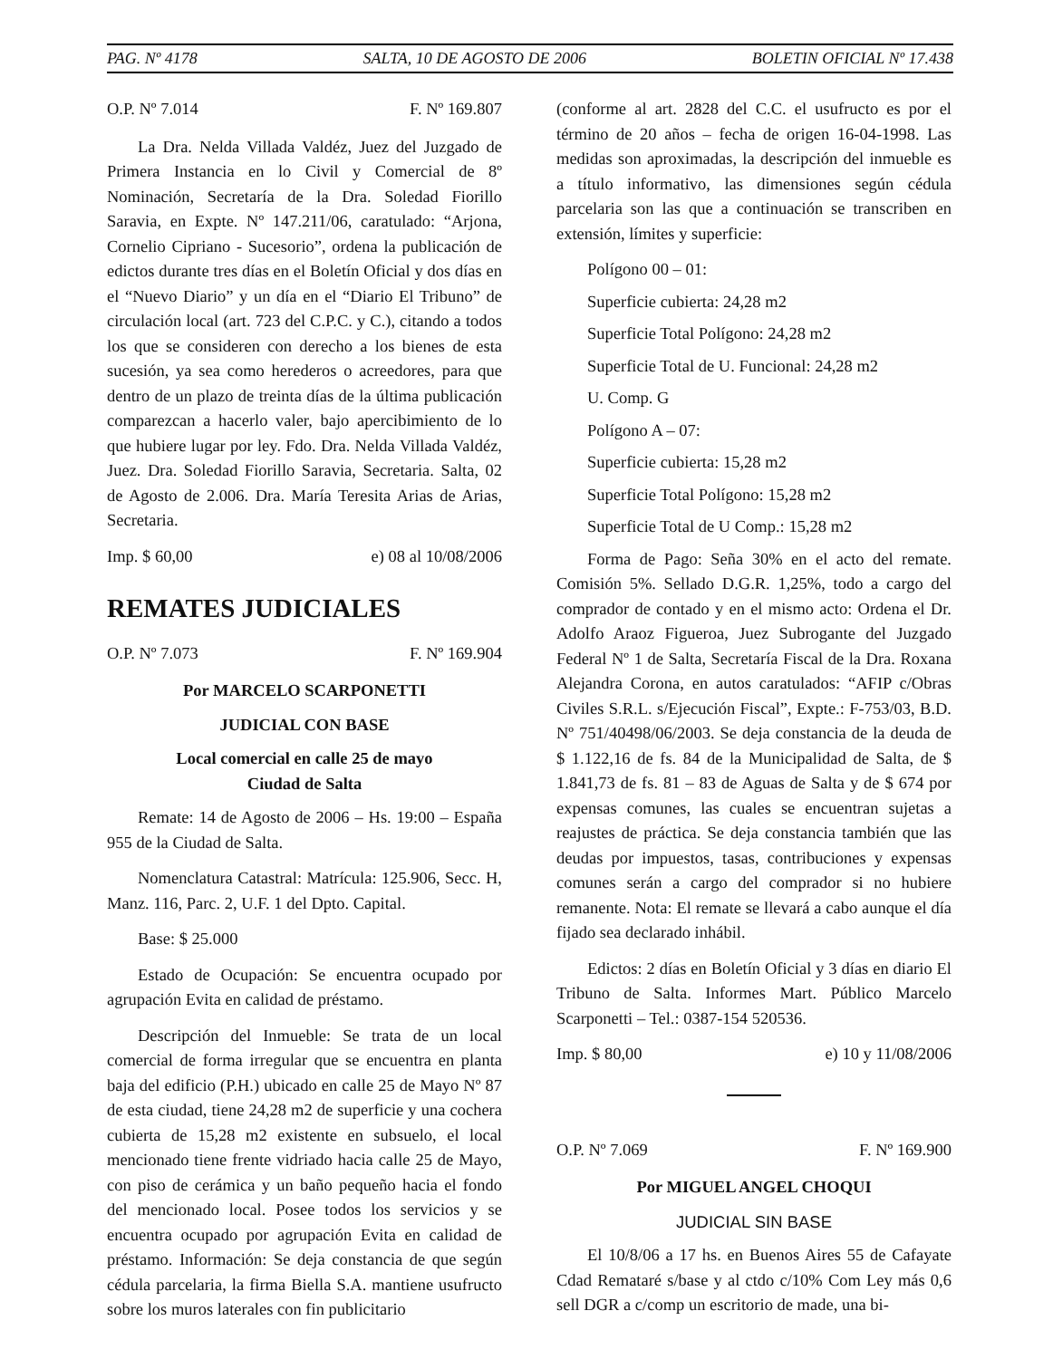PAG. Nº 4178 SALTA, 10 DE AGOSTO DE 2006 BOLETIN OFICIAL Nº 17.438
O.P. Nº 7.014 F. Nº 169.807
La Dra. Nelda Villada Valdéz, Juez del Juzgado de Primera Instancia en lo Civil y Comercial de 8º Nominación, Secretaría de la Dra. Soledad Fiorillo Saravia, en Expte. Nº 147.211/06, caratulado: “Arjona, Cornelio Cipriano - Sucesorio”, ordena la publicación de edictos durante tres días en el Boletín Oficial y dos días en el “Nuevo Diario” y un día en el “Diario El Tribuno” de circulación local (art. 723 del C.P.C. y C.), citando a todos los que se consideren con derecho a los bienes de esta sucesión, ya sea como herederos o acreedores, para que dentro de un plazo de treinta días de la última publicación comparezcan a hacerlo valer, bajo apercibimiento de lo que hubiere lugar por ley. Fdo. Dra. Nelda Villada Valdéz, Juez. Dra. Soledad Fiorillo Saravia, Secretaria. Salta, 02 de Agosto de 2.006. Dra. María Teresita Arias de Arias, Secretaria.
Imp. $ 60,00 e) 08 al 10/08/2006
REMATES JUDICIALES
O.P. Nº 7.073 F. Nº 169.904
Por MARCELO SCARPONETTI
JUDICIAL CON BASE
Local comercial en calle 25 de mayo
Ciudad de Salta
Remate: 14 de Agosto de 2006 – Hs. 19:00 – España 955 de la Ciudad de Salta.
Nomenclatura Catastral: Matrícula: 125.906, Secc. H, Manz. 116, Parc. 2, U.F. 1 del Dpto. Capital.
Base: $ 25.000
Estado de Ocupación: Se encuentra ocupado por agrupación Evita en calidad de préstamo.
Descripción del Inmueble: Se trata de un local comercial de forma irregular que se encuentra en planta baja del edificio (P.H.) ubicado en calle 25 de Mayo Nº 87 de esta ciudad, tiene 24,28 m2 de superficie y una cochera cubierta de 15,28 m2 existente en subsuelo, el local mencionado tiene frente vidriado hacia calle 25 de Mayo, con piso de cerámica y un baño pequeño hacia el fondo del mencionado local. Posee todos los servicios y se encuentra ocupado por agrupación Evita en calidad de préstamo. Información: Se deja constancia de que según cédula parcelaria, la firma Biella S.A. mantiene usufructo sobre los muros laterales con fin publicitario
(conforme al art. 2828 del C.C. el usufructo es por el término de 20 años – fecha de origen 16-04-1998. Las medidas son aproximadas, la descripción del inmueble es a título informativo, las dimensiones según cédula parcelaria son las que a continuación se transcriben en extensión, límites y superficie:
Polígono 00 – 01:
Superficie cubierta: 24,28 m2
Superficie Total Polígono: 24,28 m2
Superficie Total de U. Funcional: 24,28 m2
U. Comp. G
Polígono A – 07:
Superficie cubierta: 15,28 m2
Superficie Total Polígono: 15,28 m2
Superficie Total de U Comp.: 15,28 m2
Forma de Pago: Seña 30% en el acto del remate. Comisión 5%. Sellado D.G.R. 1,25%, todo a cargo del comprador de contado y en el mismo acto: Ordena el Dr. Adolfo Araoz Figueroa, Juez Subrogante del Juzgado Federal Nº 1 de Salta, Secretaría Fiscal de la Dra. Roxana Alejandra Corona, en autos caratulados: “AFIP c/Obras Civiles S.R.L. s/Ejecución Fiscal”, Expte.: F-753/03, B.D. Nº 751/40498/06/2003. Se deja constancia de la deuda de $ 1.122,16 de fs. 84 de la Municipalidad de Salta, de $ 1.841,73 de fs. 81 – 83 de Aguas de Salta y de $ 674 por expensas comunes, las cuales se encuentran sujetas a reajustes de práctica. Se deja constancia también que las deudas por impuestos, tasas, contribuciones y expensas comunes serán a cargo del comprador si no hubiere remanente. Nota: El remate se llevará a cabo aunque el día fijado sea declarado inhábil.
Edictos: 2 días en Boletín Oficial y 3 días en diario El Tribuno de Salta. Informes Mart. Público Marcelo Scarponetti – Tel.: 0387-154 520536.
Imp. $ 80,00 e) 10 y 11/08/2006
O.P. Nº 7.069 F. Nº 169.900
Por MIGUEL ANGEL CHOQUI
JUDICIAL SIN BASE
El 10/8/06 a 17 hs. en Buenos Aires 55 de Cafayate Cdad Remataré s/base y al ctdo c/10% Com Ley más 0,6 sell DGR a c/comp un escritorio de made, una bi-